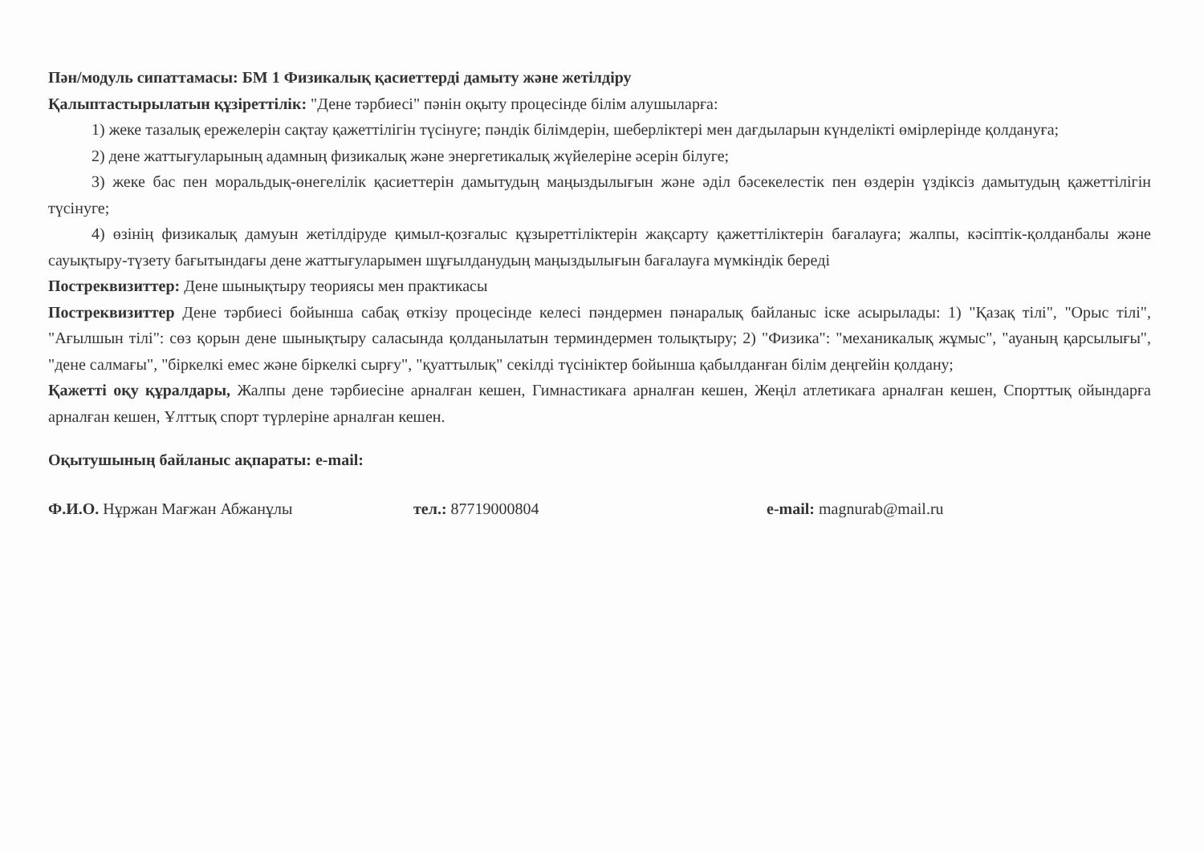Пән/модуль сипаттамасы: БМ 1 Физикалық қасиеттерді дамыту және жетілдіру
Қалыптастырылатын құзіреттілік: "Дене тәрбиесі" пәнін оқыту процесінде білім алушыларға:
1) жеке тазалық ережелерін сақтау қажеттілігін түсінуге; пәндік білімдерін, шеберліктері мен дағдыларын күнделікті өмірлерінде қолдануға;
2) дене жаттығуларының адамның физикалық және энергетикалық жүйелеріне әсерін білуге;
3) жеке бас пен моральдық-өнегелілік қасиеттерін дамытудың маңыздылығын және әділ бәсекелестік пен өздерін үздіксіз дамытудың қажеттілігін түсінуге;
4) өзінің физикалық дамуын жетілдіруде қимыл-қозғалыс құзыреттіліктерін жақсарту қажеттіліктерін бағалауға; жалпы, кәсіптік-қолданбалы және сауықтыру-түзету бағытындағы дене жаттығуларымен шұғылданудың маңыздылығын бағалауға мүмкіндік береді
Постреквизиттер: Дене шынықтыру теориясы мен практикасы
Постреквизиттер Дене тәрбиесі бойынша сабақ өткізу процесінде келесі пәндермен пәнаралық байланыс іске асырылады: 1) "Қазақ тілі", "Орыс тілі", "Ағылшын тілі": сөз қорын дене шынықтыру саласында қолданылатын терминдермен толықтыру; 2) "Физика": "механикалық жұмыс", "ауаның қарсылығы", "дене салмағы", "біркелкі емес және біркелкі сырғу", "қуаттылық" секілді түсініктер бойынша қабылданған білім деңгейін қолдану;
Қажетті оқу құралдары, Жалпы дене тәрбиесіне арналған кешен, Гимнастикаға арналған кешен, Жеңіл атлетикаға арналған кешен, Спорттық ойындарға арналған кешен, Ұлттық спорт түрлеріне арналған кешен.
Оқытушының байланыс ақпараты: e-mail:
Ф.И.О. Нұржан Мағжан Абжанұлы тел.: 87719000804 e-mail: magnurab@mail.ru